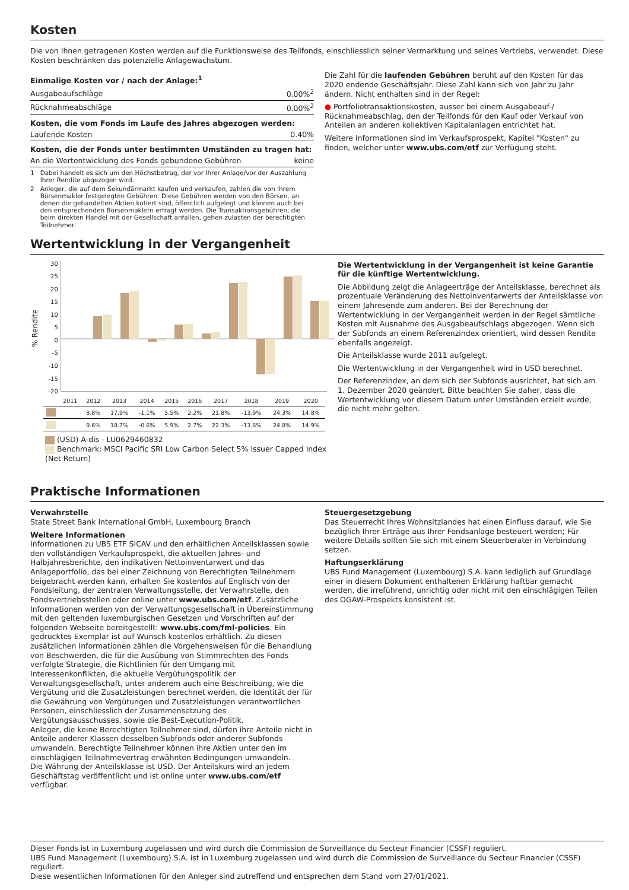Kosten
Die von Ihnen getragenen Kosten werden auf die Funktionsweise des Teilfonds, einschliesslich seiner Vermarktung und seines Vertriebs, verwendet. Diese Kosten beschränken das potenzielle Anlagewachstum.
| Einmalige Kosten vor / nach der Anlage:<sup>1</sup> | |
| Ausgabeaufschläge | 0.00%<sup>2</sup> |
| Rücknahmeabschläge | 0.00%<sup>2</sup> |
| Kosten, die vom Fonds im Laufe des Jahres abgezogen werden: | |
| Laufende Kosten | 0.40% |
| Kosten, die der Fonds unter bestimmten Umständen zu tragen hat: | |
| An die Wertentwicklung des Fonds gebundene Gebühren | keine |
1 Dabei handelt es sich um den Höchstbetrag, der vor Ihrer Anlage/vor der Auszahlung Ihrer Rendite abgezogen wird.
2 Anleger, die auf dem Sekundärmarkt kaufen und verkaufen, zahlen die von ihrem Börsenmakler festgelegten Gebühren. Diese Gebühren werden von den Börsen, an denen die gehandelten Aktien kotiert sind, öffentlich aufgelegt und können auch bei den entsprechenden Börsenmaklern erfragt werden. Die Transaktionsgebühren, die beim direkten Handel mit der Gesellschaft anfallen, gehen zulasten der berechtigten Teilnehmer.
Die Zahl für die laufenden Gebühren beruht auf den Kosten für das 2020 endende Geschäftsjahr. Diese Zahl kann sich von Jahr zu Jahr ändern. Nicht enthalten sind in der Regel:
● Portfoliotransaktionskosten, ausser bei einem Ausgabeauf-/ Rücknahmeabschlag, den der Teilfonds für den Kauf oder Verkauf von Anteilen an anderen kollektiven Kapitalanlagen entrichtet hat.
Weitere Informationen sind im Verkaufsprospekt, Kapitel "Kosten" zu finden, welcher unter www.ubs.com/etf zur Verfügung steht.
Wertentwicklung in der Vergangenheit
% Rendite
30
25
20
15
10
5
0
-5
-10
-15
-20
| | 2011 | 2012 | 2013 | 2014 | 2015 | 2016 | 2017 | 2018 | 2019 | 2020 |
| | | 8.8% | 17.9% | -1.1% | 5.5% | 2.2% | 21.8% | -13.9% | 24.3% | 14.8% |
| | | 9.6% | 18.7% | -0.6% | 5.9% | 2.7% | 22.3% | -13.6% | 24.8% | 14.9% |
(USD) A-dis - LU0629460832
Benchmark: MSCI Pacific SRI Low Carbon Select 5% Issuer Capped Index (Net Return)
Die Wertentwicklung in der Vergangenheit ist keine Garantie für die künftige Wertentwicklung.
Die Abbildung zeigt die Anlageerträge der Anteilsklasse, berechnet als prozentuale Veränderung des Nettoinventarwerts der Anteilsklasse von einem Jahresende zum anderen. Bei der Berechnung der Wertentwicklung in der Vergangenheit werden in der Regel sämtliche Kosten mit Ausnahme des Ausgabeaufschlags abgezogen. Wenn sich der Subfonds an einem Referenzindex orientiert, wird dessen Rendite ebenfalls angezeigt.
Die Anteilsklasse wurde 2011 aufgelegt.
Die Wertentwicklung in der Vergangenheit wird in USD berechnet.
Der Referenzindex, an dem sich der Subfonds ausrichtet, hat sich am 1. Dezember 2020 geändert. Bitte beachten Sie daher, dass die Wertentwicklung vor diesem Datum unter Umständen erzielt wurde, die nicht mehr gelten.
Praktische Informationen
Verwahrstelle
State Street Bank International GmbH, Luxembourg Branch
Weitere Informationen
Informationen zu UBS ETF SICAV und den erhältlichen Anteilsklassen sowie den vollständigen Verkaufsprospekt, die aktuellen Jahres- und Halbjahresberichte, den indikativen Nettoinventarwert und das Anlageportfolio, das bei einer Zeichnung von Berechtigten Teilnehmern beigebracht werden kann, erhalten Sie kostenlos auf Englisch von der Fondsleitung, der zentralen Verwaltungsstelle, der Verwahrstelle, den Fondsvertriebsstellen oder online unter www.ubs.com/etf. Zusätzliche Informationen werden von der Verwaltungsgesellschaft in Übereinstimmung mit den geltenden luxemburgischen Gesetzen und Vorschriften auf der folgenden Webseite bereitgestellt: www.ubs.com/fml-policies. Ein gedrucktes Exemplar ist auf Wunsch kostenlos erhältlich. Zu diesen zusätzlichen Informationen zählen die Vorgehensweisen für die Behandlung von Beschwerden, die für die Ausübung von Stimmrechten des Fonds verfolgte Strategie, die Richtlinien für den Umgang mit Interessenkonflikten, die aktuelle Vergütungspolitik der Verwaltungsgesellschaft, unter anderem auch eine Beschreibung, wie die Vergütung und die Zusatzleistungen berechnet werden, die Identität der für die Gewährung von Vergütungen und Zusatzleistungen verantwortlichen Personen, einschliesslich der Zusammensetzung des Vergütungsausschusses, sowie die Best-Execution-Politik.
Anleger, die keine Berechtigten Teilnehmer sind, dürfen ihre Anteile nicht in Anteile anderer Klassen desselben Subfonds oder anderer Subfonds umwandeln. Berechtigte Teilnehmer können ihre Aktien unter den im einschlägigen Teilnahmevertrag erwähnten Bedingungen umwandeln.
Die Währung der Anteilsklasse ist USD. Der Anteilskurs wird an jedem Geschäftstag veröffentlicht und ist online unter www.ubs.com/etf verfügbar.
Steuergesetzgebung
Das Steuerrecht Ihres Wohnsitzlandes hat einen Einfluss darauf, wie Sie bezüglich Ihrer Erträge aus Ihrer Fondsanlage besteuert werden; Für weitere Details sollten Sie sich mit einem Steuerberater in Verbindung setzen.
Haftungserklärung
UBS Fund Management (Luxembourg) S.A. kann lediglich auf Grundlage einer in diesem Dokument enthaltenen Erklärung haftbar gemacht werden, die irreführend, unrichtig oder nicht mit den einschlägigen Teilen des OGAW-Prospekts konsistent ist.
Dieser Fonds ist in Luxemburg zugelassen und wird durch die Commission de Surveillance du Secteur Financier (CSSF) reguliert.
UBS Fund Management (Luxembourg) S.A. ist in Luxemburg zugelassen und wird durch die Commission de Surveillance du Secteur Financier (CSSF) reguliert.
Diese wesentlichen Informationen für den Anleger sind zutreffend und entsprechen dem Stand vom 27/01/2021.